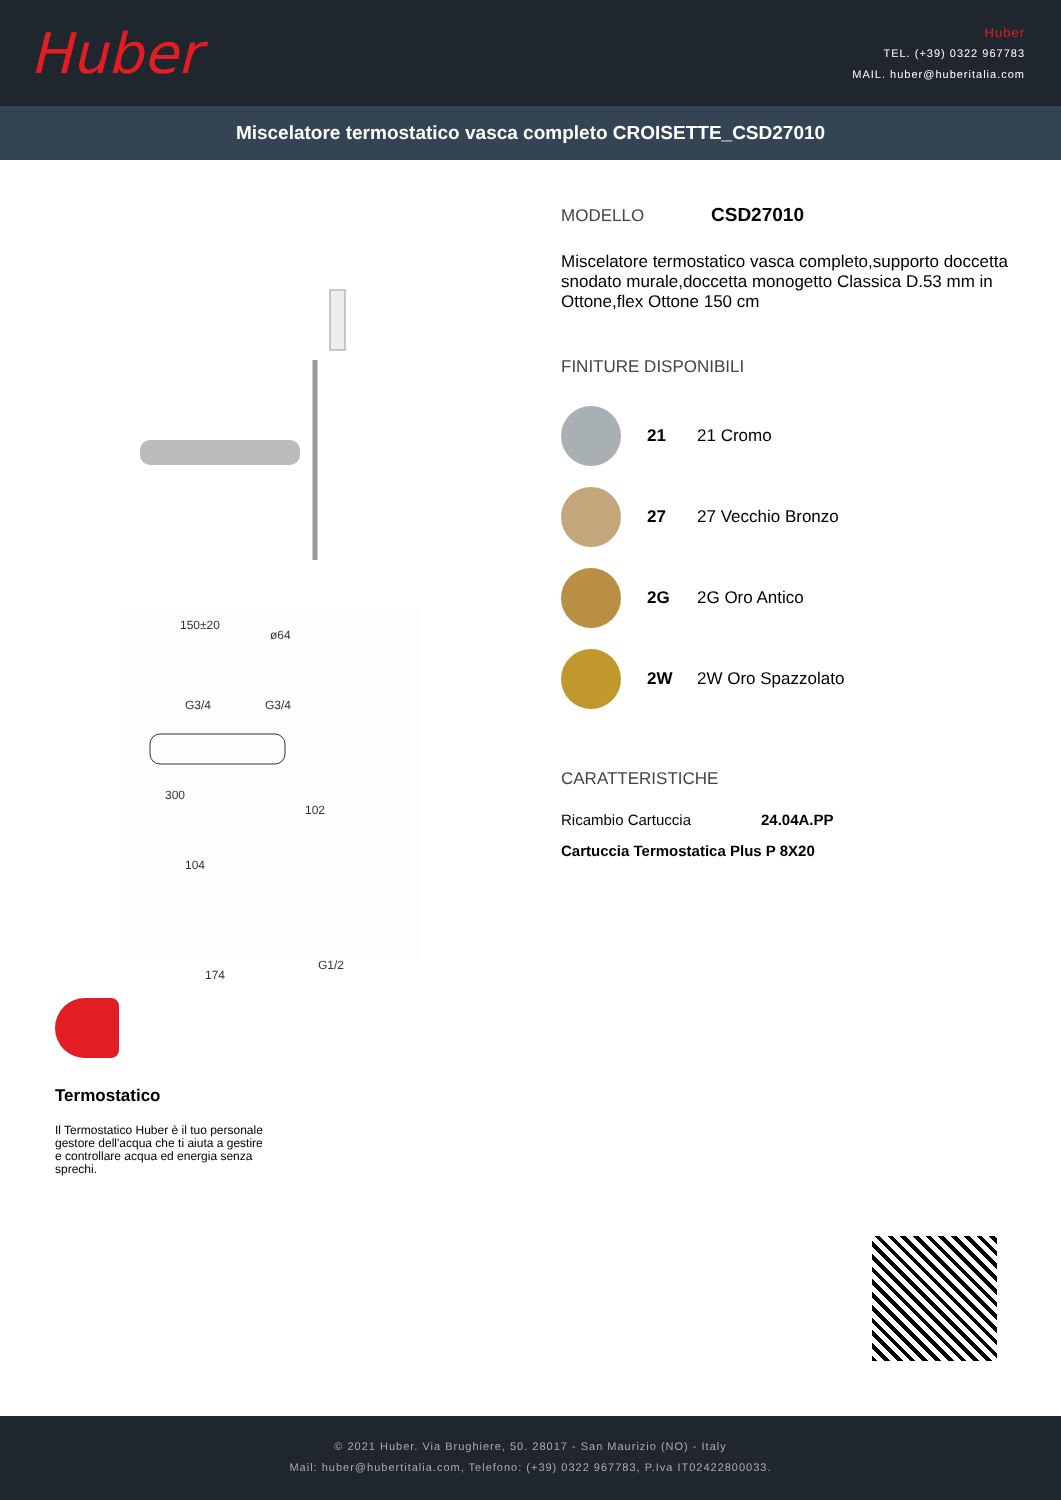Huber
Huber
TEL. (+39) 0322 967783
MAIL. huber@huberitalia.com
Miscelatore termostatico vasca completo CROISETTE_CSD27010
150±20
ø64
G3/4
G3/4
300
102
104
174
G1/2
Termostatico
Il Termostatico Huber è il tuo personale gestore dell'acqua che ti aiuta a gestire e controllare acqua ed energia senza sprechi.
MODELLO CSD27010
Miscelatore termostatico vasca completo,supporto doccetta snodato murale,doccetta monogetto Classica D.53 mm in Ottone,flex Ottone 150 cm
FINITURE DISPONIBILI
21 21 Cromo
27 27 Vecchio Bronzo
2G 2G Oro Antico
2W 2W Oro Spazzolato
CARATTERISTICHE
Ricambio Cartuccia 24.04A.PP
Cartuccia Termostatica Plus P 8X20
© 2021 Huber. Via Brughiere, 50. 28017 - San Maurizio (NO) - Italy
Mail: huber@hubertitalia.com, Telefono: (+39) 0322 967783, P.Iva IT02422800033.